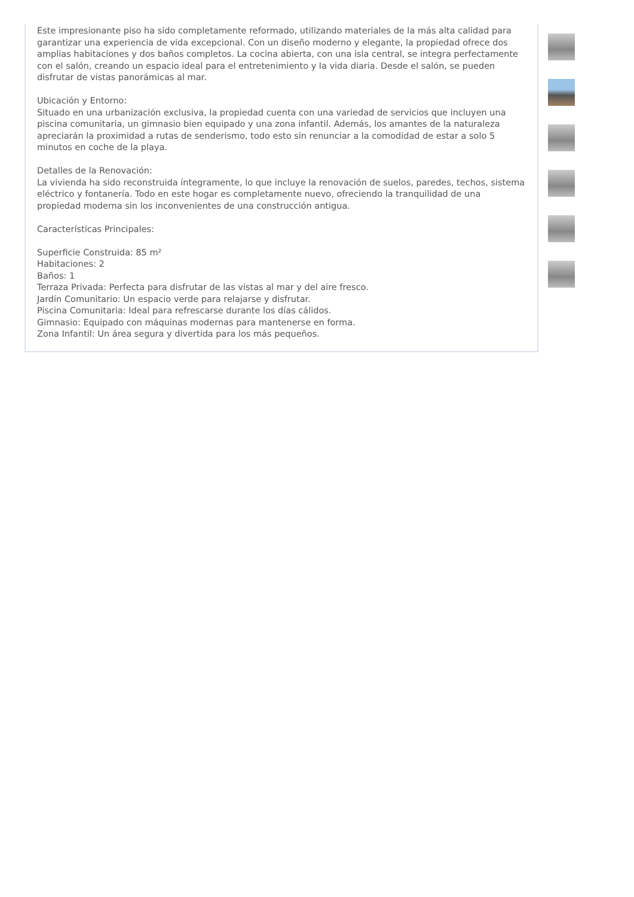Este impresionante piso ha sido completamente reformado, utilizando materiales de la más alta calidad para garantizar una experiencia de vida excepcional. Con un diseño moderno y elegante, la propiedad ofrece dos amplias habitaciones y dos baños completos. La cocina abierta, con una isla central, se integra perfectamente con el salón, creando un espacio ideal para el entretenimiento y la vida diaria. Desde el salón, se pueden disfrutar de vistas panorámicas al mar.
Ubicación y Entorno:
Situado en una urbanización exclusiva, la propiedad cuenta con una variedad de servicios que incluyen una piscina comunitaria, un gimnasio bien equipado y una zona infantil. Además, los amantes de la naturaleza apreciarán la proximidad a rutas de senderismo, todo esto sin renunciar a la comodidad de estar a solo 5 minutos en coche de la playa.
Detalles de la Renovación:
La vivienda ha sido reconstruida íntegramente, lo que incluye la renovación de suelos, paredes, techos, sistema eléctrico y fontanería. Todo en este hogar es completamente nuevo, ofreciendo la tranquilidad de una propiedad moderna sin los inconvenientes de una construcción antigua.
Características Principales:
Superficie Construida: 85 m²
Habitaciones: 2
Baños: 1
Terraza Privada: Perfecta para disfrutar de las vistas al mar y del aire fresco.
Jardín Comunitario: Un espacio verde para relajarse y disfrutar.
Piscina Comunitaria: Ideal para refrescarse durante los días cálidos.
Gimnasio: Equipado con máquinas modernas para mantenerse en forma.
Zona Infantil: Un área segura y divertida para los más pequeños.